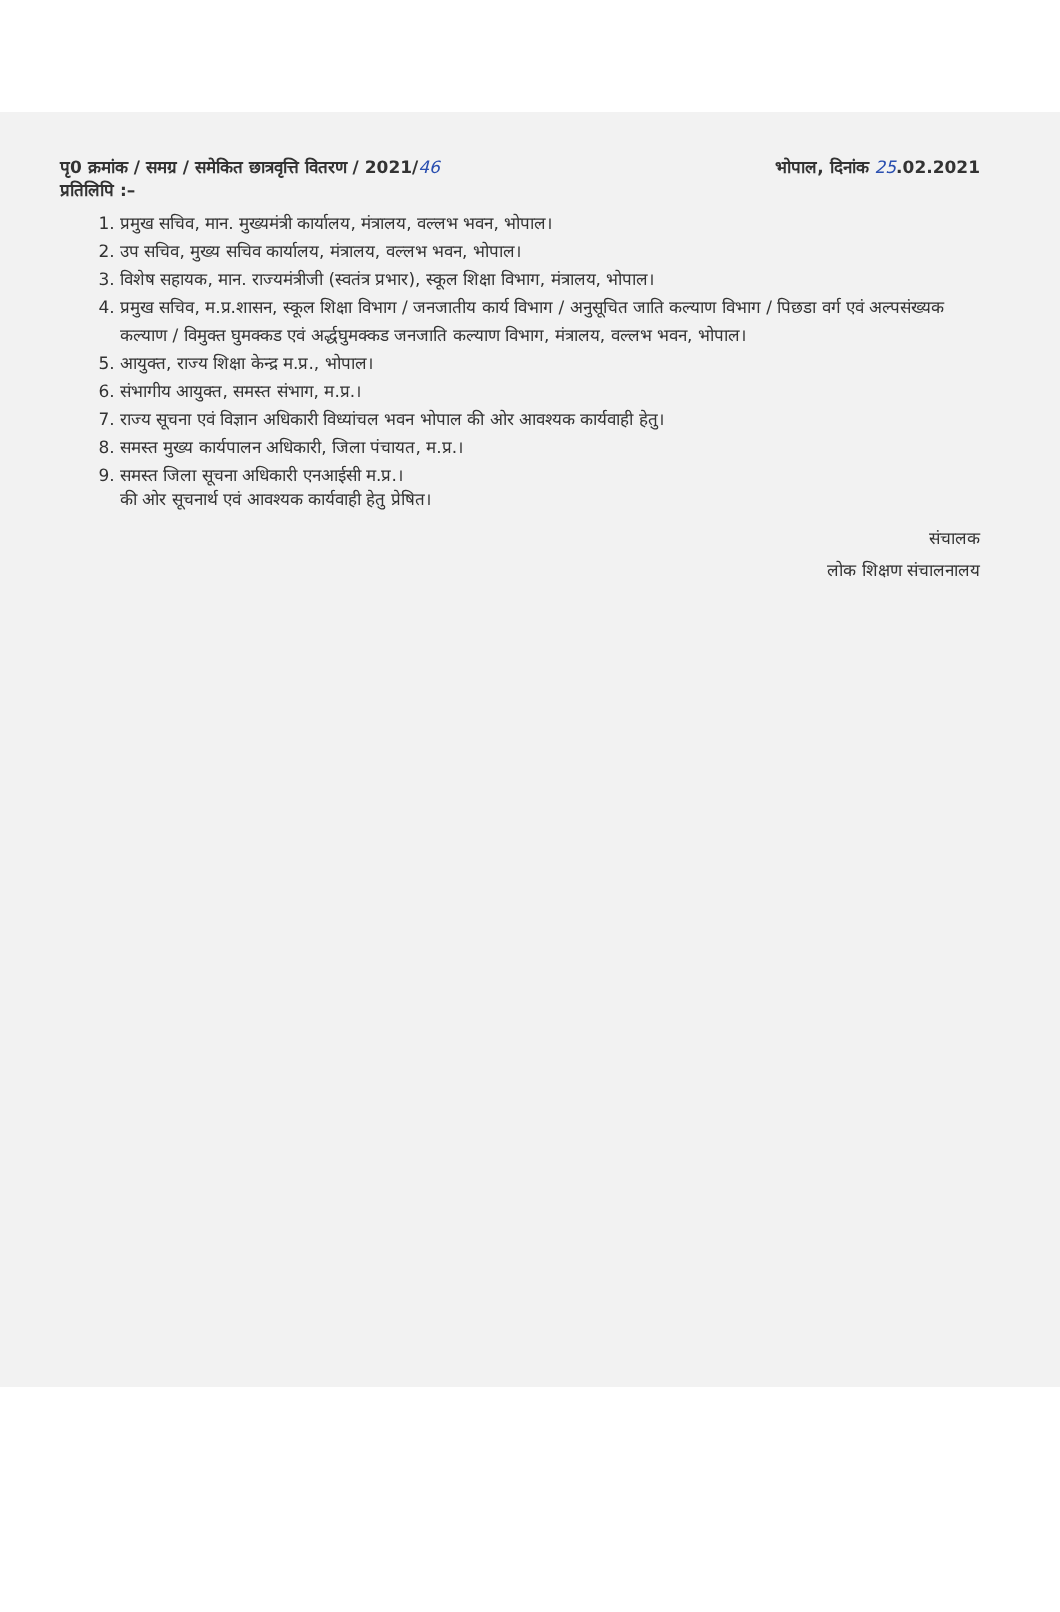पृ0 क्रमांक / समग्र / समेकित छात्रवृत्ति वितरण / 2021/46
प्रतिलिपि :–
भोपाल, दिनांक 25.02.2021
1. प्रमुख सचिव, मान. मुख्यमंत्री कार्यालय, मंत्रालय, वल्लभ भवन, भोपाल।
2. उप सचिव, मुख्य सचिव कार्यालय, मंत्रालय, वल्लभ भवन, भोपाल।
3. विशेष सहायक, मान. राज्यमंत्रीजी (स्वतंत्र प्रभार), स्कूल शिक्षा विभाग, मंत्रालय, भोपाल।
4. प्रमुख सचिव, म.प्र.शासन, स्कूल शिक्षा विभाग / जनजातीय कार्य विभाग / अनुसूचित जाति कल्याण विभाग / पिछडा वर्ग एवं अल्पसंख्यक कल्याण / विमुक्त घुमक्कड एवं अर्द्धघुमक्कड जनजाति कल्याण विभाग, मंत्रालय, वल्लभ भवन, भोपाल।
5. आयुक्त, राज्य शिक्षा केन्द्र म.प्र., भोपाल।
6. संभागीय आयुक्त, समस्त संभाग, म.प्र.।
7. राज्य सूचना एवं विज्ञान अधिकारी विध्यांचल भवन भोपाल की ओर आवश्यक कार्यवाही हेतु।
8. समस्त मुख्य कार्यपालन अधिकारी, जिला पंचायत, म.प्र.।
9. समस्त जिला सूचना अधिकारी एनआईसी म.प्र.।
की ओर सूचनार्थ एवं आवश्यक कार्यवाही हेतु प्रेषित।
संचालक
लोक शिक्षण संचालनालय